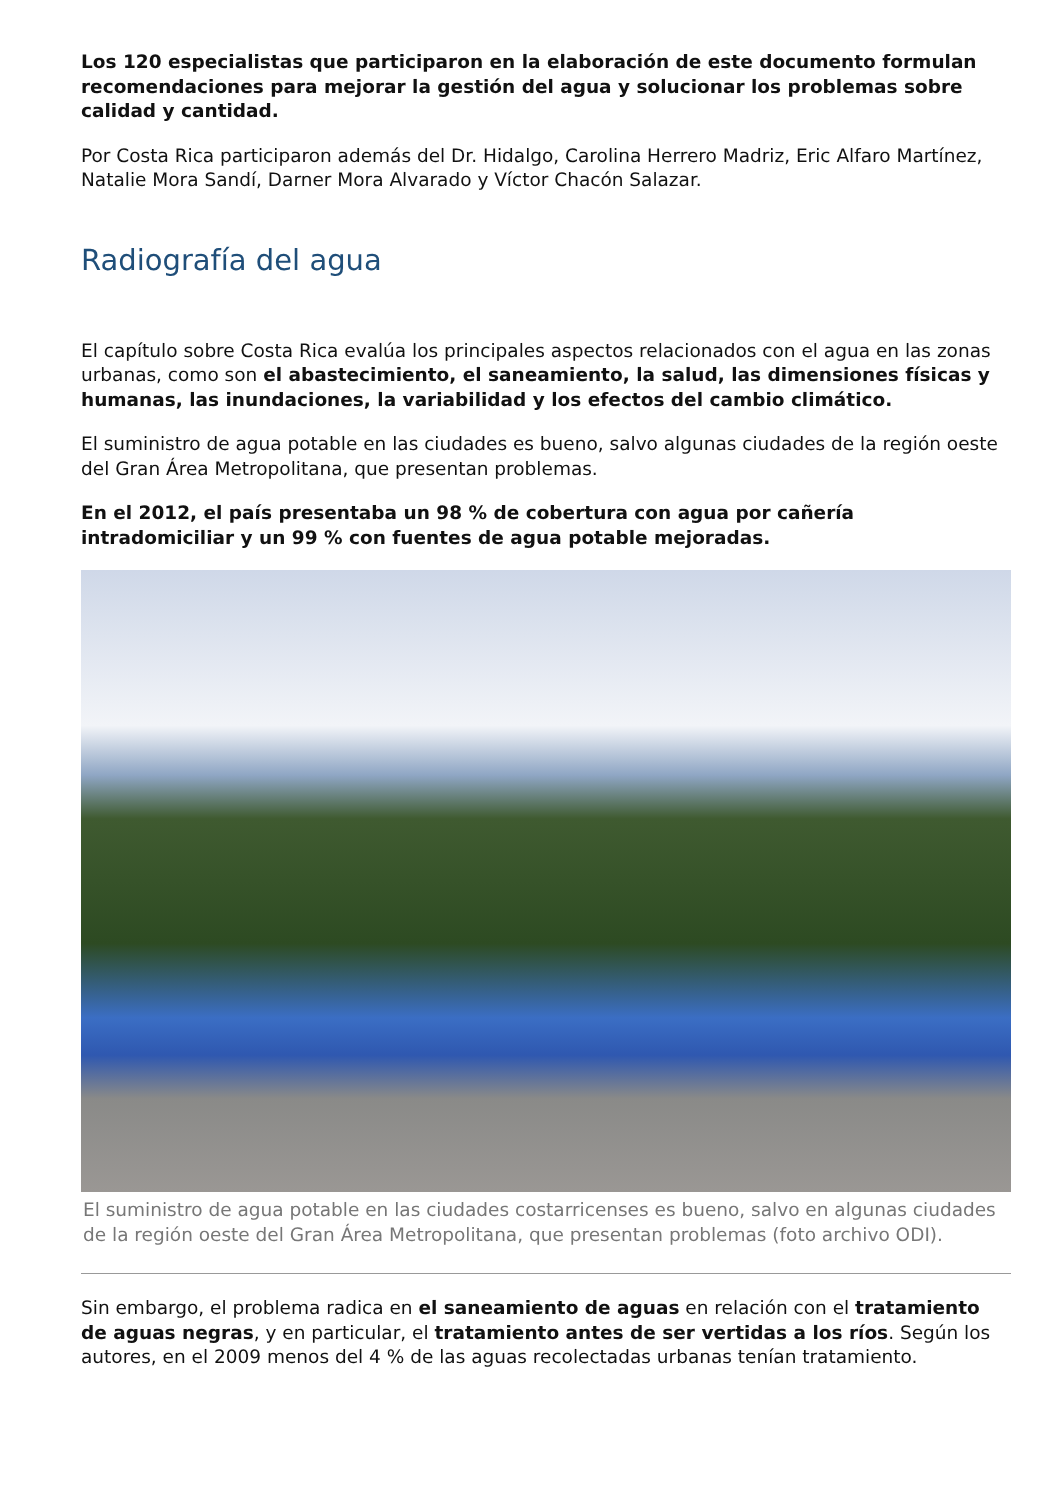Los 120 especialistas que participaron en la elaboración de este documento formulan recomendaciones para mejorar la gestión del agua y solucionar los problemas sobre calidad y cantidad.
Por Costa Rica participaron además del Dr. Hidalgo, Carolina Herrero Madriz, Eric Alfaro Martínez, Natalie Mora Sandí, Darner Mora Alvarado y Víctor Chacón Salazar.
Radiografía del agua
El capítulo sobre Costa Rica evalúa los principales aspectos relacionados con el agua en las zonas urbanas, como son el abastecimiento, el saneamiento, la salud, las dimensiones físicas y humanas, las inundaciones, la variabilidad y los efectos del cambio climático.
El suministro de agua potable en las ciudades es bueno, salvo algunas ciudades de la región oeste del Gran Área Metropolitana, que presentan problemas.
En el 2012, el país presentaba un 98 % de cobertura con agua por cañería intradomiciliar y un 99 % con fuentes de agua potable mejoradas.
El suministro de agua potable en las ciudades costarricenses es bueno, salvo en algunas ciudades de la región oeste del Gran Área Metropolitana, que presentan problemas (foto archivo ODI).
Sin embargo, el problema radica en el saneamiento de aguas en relación con el tratamiento de aguas negras, y en particular, el tratamiento antes de ser vertidas a los ríos. Según los autores, en el 2009 menos del 4 % de las aguas recolectadas urbanas tenían tratamiento.